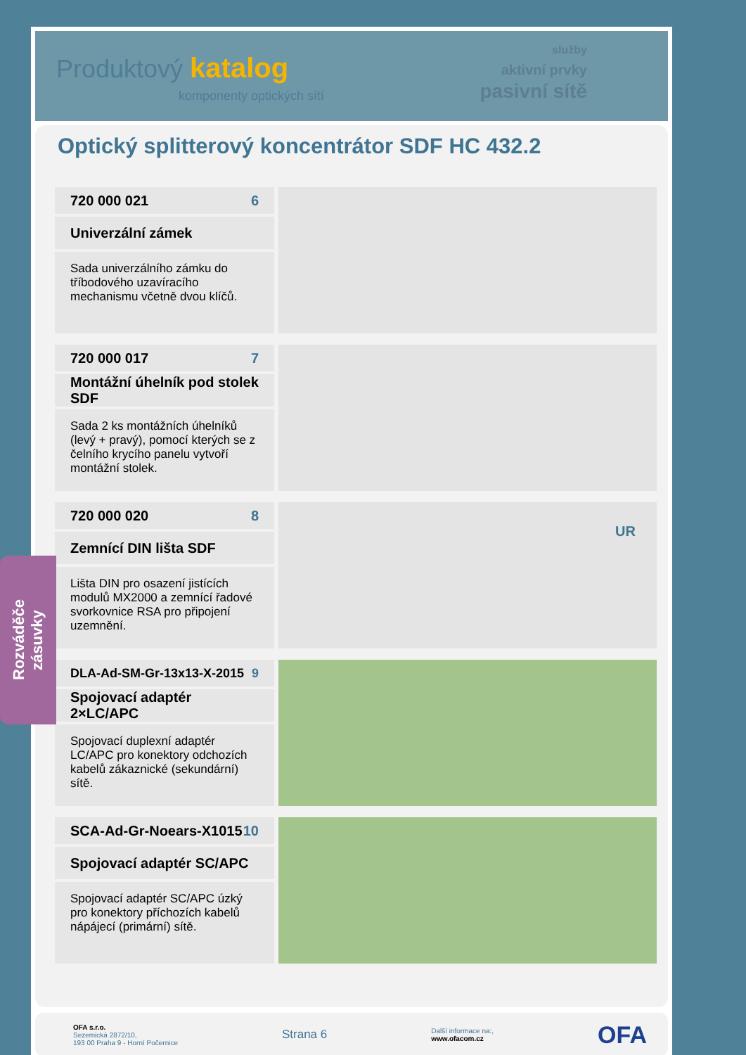Produktový katalog
komponenty optických sítí
služby
aktivní prvky
pasivní sítě
Optický splitterový koncentrátor SDF HC 432.2
720 000 021 6
Univerzální zámek
Sada univerzálního zámku do tříbodového uzavíracího mechanismu včetně dvou klíčů.
720 000 017 7
Montážní úhelník pod stolek SDF
Sada 2 ks montážních úhelníků (levý + pravý), pomocí kterých se z čelního krycího panelu vytvoří montážní stolek.
720 000 020 8
Zemnící DIN lišta SDF
Lišta DIN pro osazení jistících modulů MX2000 a zemnící řadové svorkovnice RSA pro připojení uzemnění.
UR
DLA-Ad-SM-Gr-13x13-X-2015 9
Spojovací adaptér 2×LC/APC
Spojovací duplexní adaptér LC/APC pro konektory odchozích kabelů zákaznické (sekundární) sítě.
SCA-Ad-Gr-Noears-X1015 10
Spojovací adaptér SC/APC
Spojovací adaptér SC/APC úzký pro konektory příchozích kabelů nápájecí (primární) sítě.
OFA s.r.o.
Sezemická 2872/10,
193 00 Praha 9 - Horní Počernice
Strana 6
Další informace na:,
www.ofacom.cz
OFA
Rozváděče
zásuvky